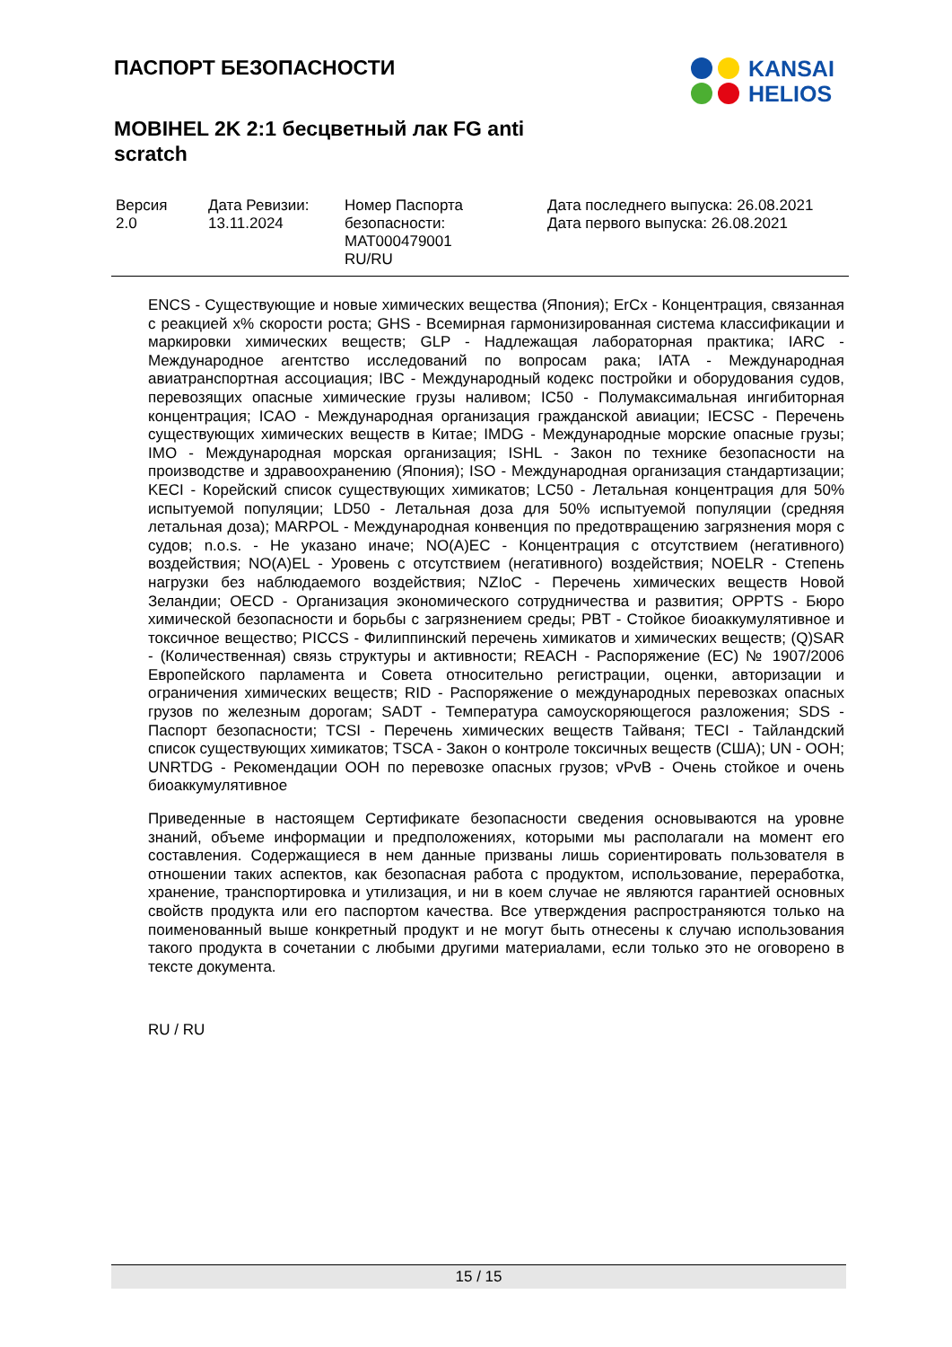ПАСПОРТ БЕЗОПАСНОСТИ
MOBIHEL 2K 2:1 бесцветный лак FG anti scratch
KANSAI
HELIOS
| Версия 2.0 | Дата Ревизии: 13.11.2024 | Номер Паспорта безопасности: MAT000479001 RU/RU | Дата последнего выпуска: 26.08.2021 Дата первого выпуска: 26.08.2021 |
ENCS - Существующие и новые химических вещества (Япония); ErCx - Концентрация, связанная с реакцией x% скорости роста; GHS - Всемирная гармонизированная система классификации и маркировки химических веществ; GLP - Надлежащая лабораторная практика; IARC - Международное агентство исследований по вопросам рака; IATA - Международная авиатранспортная ассоциация; IBC - Международный кодекс постройки и оборудования судов, перевозящих опасные химические грузы наливом; IC50 - Полумаксимальная ингибиторная концентрация; ICAO - Международная организация гражданской авиации; IECSC - Перечень существующих химических веществ в Китае; IMDG - Международные морские опасные грузы; IMO - Международная морская организация; ISHL - Закон по технике безопасности на производстве и здравоохранению (Япония); ISO - Международная организация стандартизации; KECI - Корейский список существующих химикатов; LC50 - Летальная концентрация для 50% испытуемой популяции; LD50 - Летальная доза для 50% испытуемой популяции (средняя летальная доза); MARPOL - Международная конвенция по предотвращению загрязнения моря с судов; n.o.s. - Не указано иначе; NO(A)EC - Концентрация с отсутствием (негативного) воздействия; NO(A)EL - Уровень с отсутствием (негативного) воздействия; NOELR - Степень нагрузки без наблюдаемого воздействия; NZIoC - Перечень химических веществ Новой Зеландии; OECD - Организация экономического сотрудничества и развития; OPPTS - Бюро химической безопасности и борьбы с загрязнением среды; PBT - Стойкое биоаккумулятивное и токсичное вещество; PICCS - Филиппинский перечень химикатов и химических веществ; (Q)SAR - (Количественная) связь структуры и активности; REACH - Распоряжение (ЕС) № 1907/2006 Европейского парламента и Совета относительно регистрации, оценки, авторизации и ограничения химических веществ; RID - Распоряжение о международных перевозках опасных грузов по железным дорогам; SADT - Температура самоускоряющегося разложения; SDS - Паспорт безопасности; TCSI - Перечень химических веществ Тайваня; TECI - Тайландский список существующих химикатов; TSCA - Закон о контроле токсичных веществ (США); UN - ООН; UNRTDG - Рекомендации ООН по перевозке опасных грузов; vPvB - Очень стойкое и очень биоаккумулятивное
Приведенные в настоящем Сертификате безопасности сведения основываются на уровне знаний, объеме информации и предположениях, которыми мы располагали на момент его составления. Содержащиеся в нем данные призваны лишь сориентировать пользователя в отношении таких аспектов, как безопасная работа с продуктом, использование, переработка, хранение, транспортировка и утилизация, и ни в коем случае не являются гарантией основных свойств продукта или его паспортом качества. Все утверждения распространяются только на поименованный выше конкретный продукт и не могут быть отнесены к случаю использования такого продукта в сочетании с любыми другими материалами, если только это не оговорено в тексте документа.
RU / RU
15 / 15